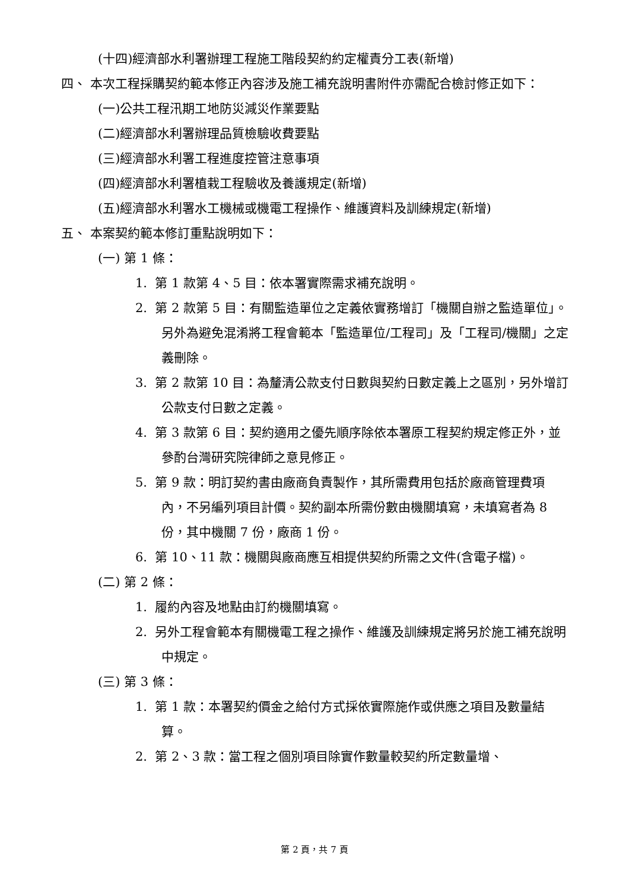(十四)經濟部水利署辦理工程施工階段契約約定權責分工表(新增)
四、 本次工程採購契約範本修正內容涉及施工補充說明書附件亦需配合檢討修正如下：
(一)公共工程汛期工地防災減災作業要點
(二)經濟部水利署辦理品質檢驗收費要點
(三)經濟部水利署工程進度控管注意事項
(四)經濟部水利署植栽工程驗收及養護規定(新增)
(五)經濟部水利署水工機械或機電工程操作、維護資料及訓練規定(新增)
五、 本案契約範本修訂重點說明如下：
(一) 第 1 條：
1. 第 1 款第 4、5 目：依本署實際需求補充說明。
2. 第 2 款第 5 目：有關監造單位之定義依實務增訂「機關自辦之監造單位」。另外為避免混淆將工程會範本「監造單位/工程司」及「工程司/機關」之定義刪除。
3. 第 2 款第 10 目：為釐清公款支付日數與契約日數定義上之區別，另外增訂公款支付日數之定義。
4. 第 3 款第 6 目：契約適用之優先順序除依本署原工程契約規定修正外，並參酌台灣研究院律師之意見修正。
5. 第 9 款：明訂契約書由廠商負責製作，其所需費用包括於廠商管理費項內，不另編列項目計價。契約副本所需份數由機關填寫，未填寫者為 8 份，其中機關 7 份，廠商 1 份。
6. 第 10、11 款：機關與廠商應互相提供契約所需之文件(含電子檔)。
(二) 第 2 條：
1. 履約內容及地點由訂約機關填寫。
2. 另外工程會範本有關機電工程之操作、維護及訓練規定將另於施工補充說明中規定。
(三) 第 3 條：
1. 第 1 款：本署契約價金之給付方式採依實際施作或供應之項目及數量結算。
2. 第 2、3 款：當工程之個別項目除實作數量較契約所定數量增、
第 2 頁，共 7 頁